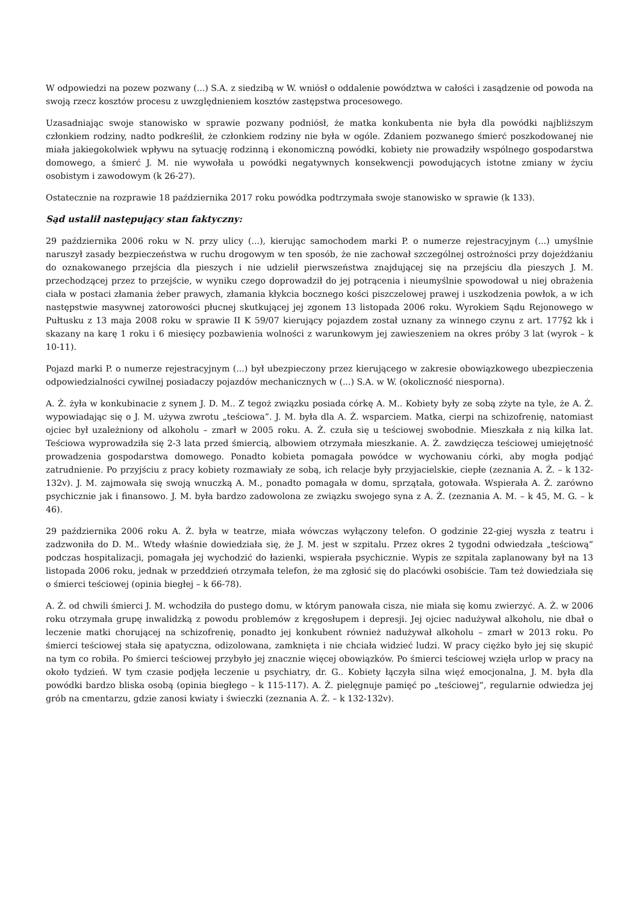W odpowiedzi na pozew pozwany (...) S.A. z siedzibą w W. wniósł o oddalenie powództwa w całości i zasądzenie od powoda na swoją rzecz kosztów procesu z uwzględnieniem kosztów zastępstwa procesowego.
Uzasadniając swoje stanowisko w sprawie pozwany podniósł, że matka konkubenta nie była dla powódki najbliższym członkiem rodziny, nadto podkreślił, że członkiem rodziny nie była w ogóle. Zdaniem pozwanego śmierć poszkodowanej nie miała jakiegokolwiek wpływu na sytuację rodzinną i ekonomiczną powódki, kobiety nie prowadziły wspólnego gospodarstwa domowego, a śmierć J. M. nie wywołała u powódki negatywnych konsekwencji powodujących istotne zmiany w życiu osobistym i zawodowym (k 26-27).
Ostatecznie na rozprawie 18 października 2017 roku powódka podtrzymała swoje stanowisko w sprawie (k 133).
Sąd ustalił następujący stan faktyczny:
29 października 2006 roku w N. przy ulicy (...), kierując samochodem marki P. o numerze rejestracyjnym (...) umyślnie naruszył zasady bezpieczeństwa w ruchu drogowym w ten sposób, że nie zachował szczególnej ostrożności przy dojeżdżaniu do oznakowanego przejścia dla pieszych i nie udzielił pierwszeństwa znajdującej się na przejściu dla pieszych J. M. przechodzącej przez to przejście, w wyniku czego doprowadził do jej potrącenia i nieumyślnie spowodował u niej obrażenia ciała w postaci złamania żeber prawych, złamania kłykcia bocznego kości piszczelowej prawej i uszkodzenia powłok, a w ich następstwie masywnej zatorowości płucnej skutkującej jej zgonem 13 listopada 2006 roku. Wyrokiem Sądu Rejonowego w Pułtusku z 13 maja 2008 roku w sprawie II K 59/07 kierujący pojazdem został uznany za winnego czynu z art. 177§2 kk i skazany na karę 1 roku i 6 miesięcy pozbawienia wolności z warunkowym jej zawieszeniem na okres próby 3 lat (wyrok – k 10-11).
Pojazd marki P. o numerze rejestracyjnym (...) był ubezpieczony przez kierującego w zakresie obowiązkowego ubezpieczenia odpowiedzialności cywilnej posiadaczy pojazdów mechanicznych w (...) S.A. w W. (okoliczność niesporna).
A. Ż. żyła w konkubinacie z synem J. D. M.. Z tegoż związku posiada córkę A. M.. Kobiety były ze sobą zżyte na tyle, że A. Ż. wypowiadając się o J. M. używa zwrotu „teściowa”. J. M. była dla A. Ż. wsparciem. Matka, cierpi na schizofrenię, natomiast ojciec był uzależniony od alkoholu – zmarł w 2005 roku. A. Ż. czuła się u teściowej swobodnie. Mieszkała z nią kilka lat. Teściowa wyprowadziła się 2-3 lata przed śmiercią, albowiem otrzymała mieszkanie. A. Ż. zawdzięcza teściowej umiejętność prowadzenia gospodarstwa domowego. Ponadto kobieta pomagała powódce w wychowaniu córki, aby mogła podjąć zatrudnienie. Po przyjściu z pracy kobiety rozmawiały ze sobą, ich relacje były przyjacielskie, ciepłe (zeznania A. Ż. – k 132-132v). J. M. zajmowała się swoją wnuczką A. M., ponadto pomagała w domu, sprzątała, gotowała. Wspierała A. Ż. zarówno psychicznie jak i finansowo. J. M. była bardzo zadowolona ze związku swojego syna z A. Ż. (zeznania A. M. – k 45, M. G. – k 46).
29 października 2006 roku A. Ż. była w teatrze, miała wówczas wyłączony telefon. O godzinie 22-giej wyszła z teatru i zadzwoniła do D. M.. Wtedy właśnie dowiedziała się, że J. M. jest w szpitalu. Przez okres 2 tygodni odwiedzała „teściową” podczas hospitalizacji, pomagała jej wychodzić do łazienki, wspierała psychicznie. Wypis ze szpitala zaplanowany był na 13 listopada 2006 roku, jednak w przeddzień otrzymała telefon, że ma zgłosić się do placówki osobiście. Tam też dowiedziała się o śmierci teściowej (opinia biegłej – k 66-78).
A. Ż. od chwili śmierci J. M. wchodziła do pustego domu, w którym panowała cisza, nie miała się komu zwierzyć. A. Ż. w 2006 roku otrzymała grupę inwalidzką z powodu problemów z kręgosłupem i depresji. Jej ojciec nadużywał alkoholu, nie dbał o leczenie matki chorującej na schizofrenię, ponadto jej konkubent również nadużywał alkoholu – zmarł w 2013 roku. Po śmierci teściowej stała się apatyczna, odizolowana, zamknięta i nie chciała widzieć ludzi. W pracy ciężko było jej się skupić na tym co robiła. Po śmierci teściowej przybyło jej znacznie więcej obowiązków. Po śmierci teściowej wzięła urlop w pracy na około tydzień. W tym czasie podjęła leczenie u psychiatry, dr. G.. Kobiety łączyła silna więź emocjonalna, J. M. była dla powódki bardzo bliska osobą (opinia biegłego – k 115-117). A. Ż. pielęgnuje pamięć po „teściowej”, regularnie odwiedza jej grób na cmentarzu, gdzie zanosi kwiaty i świeczki (zeznania A. Ż. – k 132-132v).